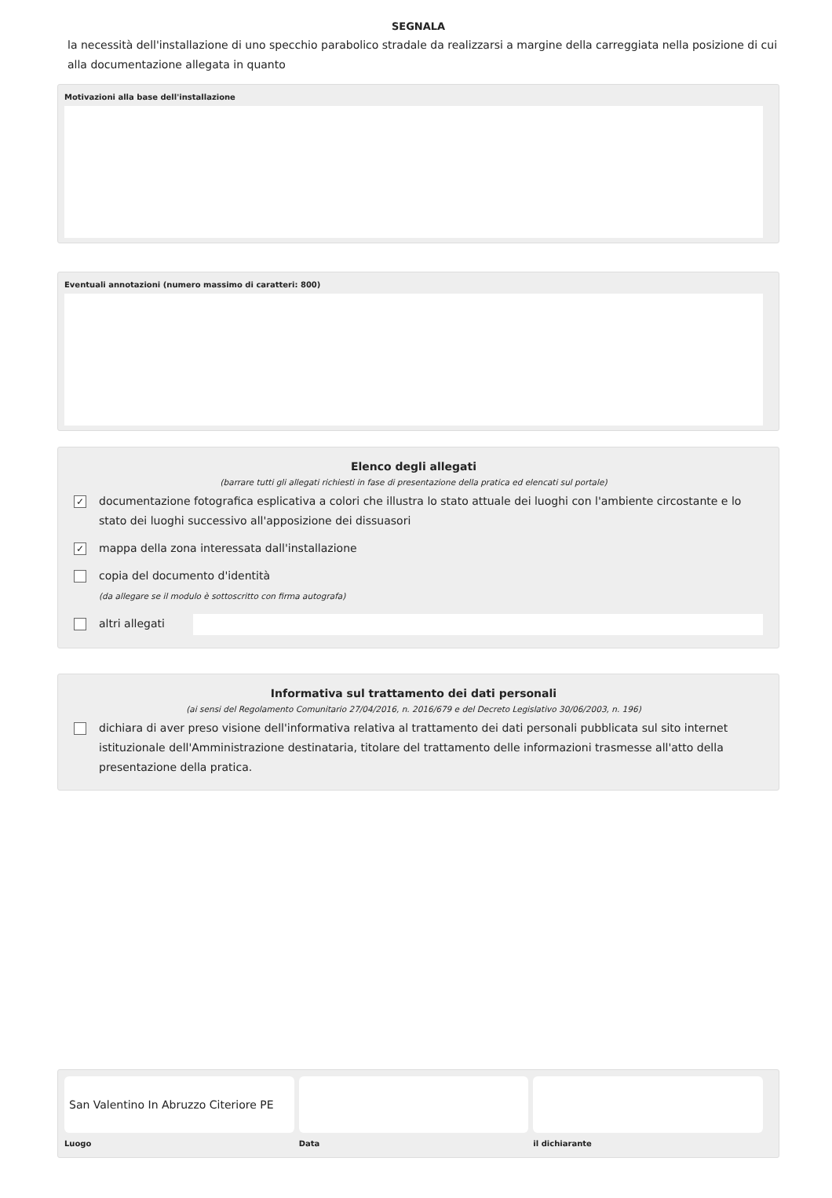SEGNALA
la necessità dell'installazione di uno specchio parabolico stradale da realizzarsi a margine della carreggiata nella posizione di cui alla documentazione allegata in quanto
Motivazioni alla base dell'installazione
Eventuali annotazioni (numero massimo di caratteri: 800)
Elenco degli allegati
(barrare tutti gli allegati richiesti in fase di presentazione della pratica ed elencati sul portale)
✓ documentazione fotografica esplicativa a colori che illustra lo stato attuale dei luoghi con l'ambiente circostante e lo stato dei luoghi successivo all'apposizione dei dissuasori
✓ mappa della zona interessata dall'installazione
copia del documento d'identità
(da allegare se il modulo è sottoscritto con firma autografa)
altri allegati
Informativa sul trattamento dei dati personali
(ai sensi del Regolamento Comunitario 27/04/2016, n. 2016/679 e del Decreto Legislativo 30/06/2003, n. 196)
dichiara di aver preso visione dell'informativa relativa al trattamento dei dati personali pubblicata sul sito internet istituzionale dell'Amministrazione destinataria, titolare del trattamento delle informazioni trasmesse all'atto della presentazione della pratica.
San Valentino In Abruzzo Citeriore PE
Luogo
Data il dichiarante